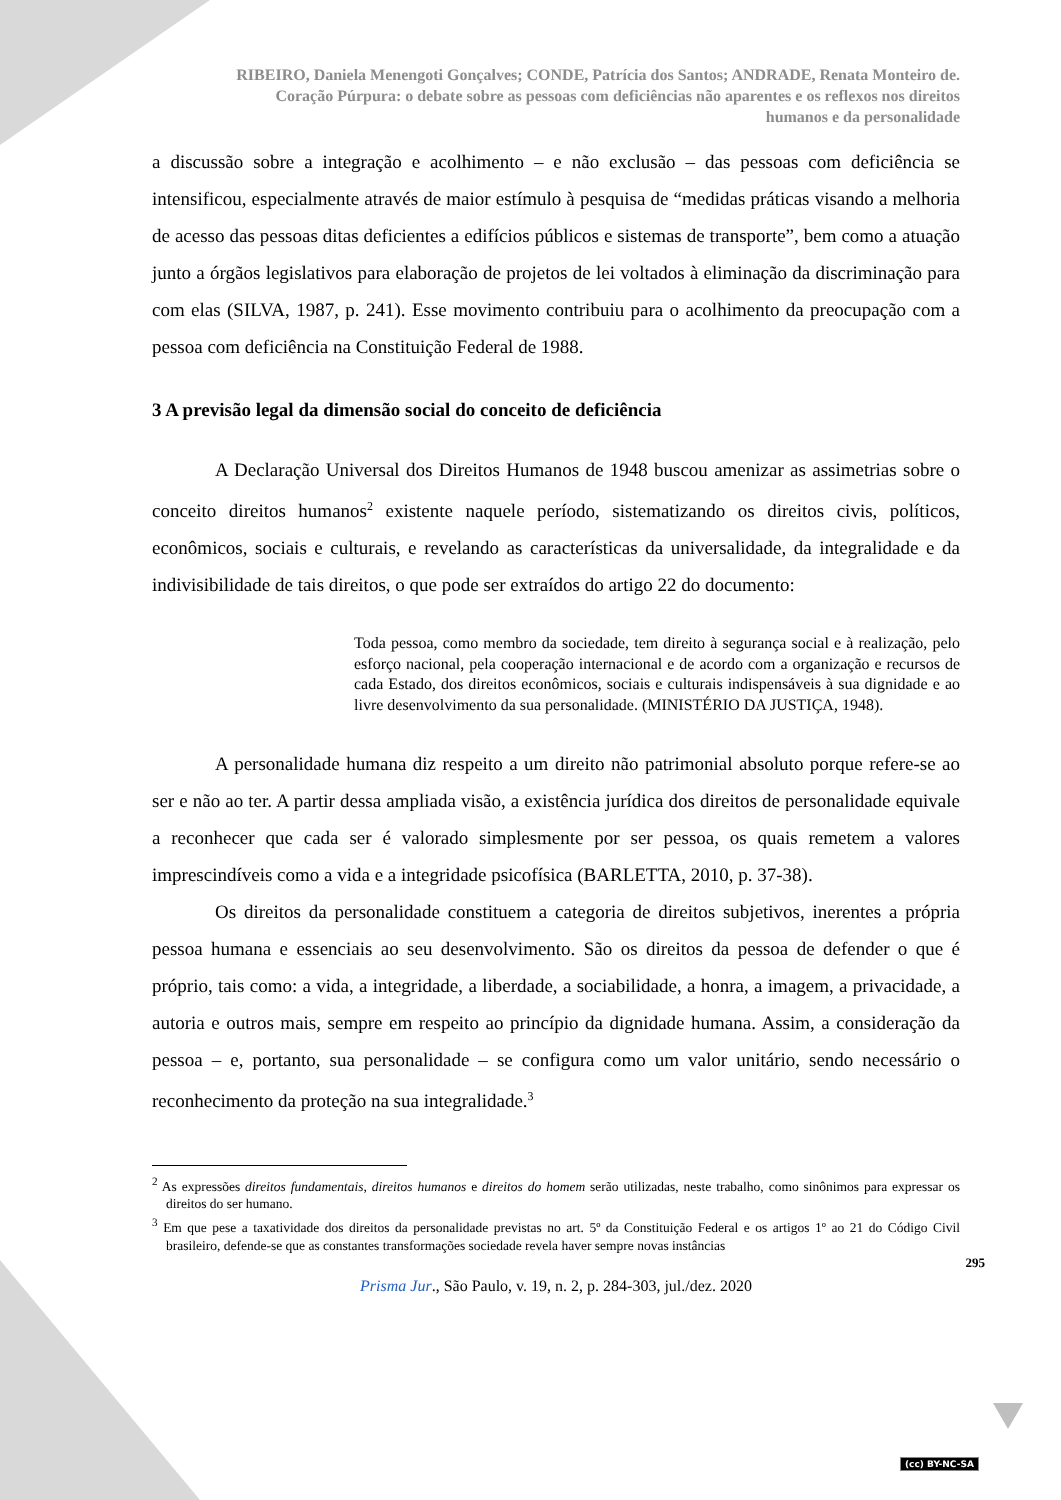RIBEIRO, Daniela Menengoti Gonçalves; CONDE, Patrícia dos Santos; ANDRADE, Renata Monteiro de.
Coração Púrpura: o debate sobre as pessoas com deficiências não aparentes e os reflexos nos direitos
humanos e da personalidade
a discussão sobre a integração e acolhimento – e não exclusão – das pessoas com deficiência se intensificou, especialmente através de maior estímulo à pesquisa de “medidas práticas visando a melhoria de acesso das pessoas ditas deficientes a edifícios públicos e sistemas de transporte”, bem como a atuação junto a órgãos legislativos para elaboração de projetos de lei voltados à eliminação da discriminação para com elas (SILVA, 1987, p. 241). Esse movimento contribuiu para o acolhimento da preocupação com a pessoa com deficiência na Constituição Federal de 1988.
3 A previsão legal da dimensão social do conceito de deficiência
A Declaração Universal dos Direitos Humanos de 1948 buscou amenizar as assimetrias sobre o conceito direitos humanos<sup>2</sup> existente naquele período, sistematizando os direitos civis, políticos, econômicos, sociais e culturais, e revelando as características da universalidade, da integralidade e da indivisibilidade de tais direitos, o que pode ser extraídos do artigo 22 do documento:
Toda pessoa, como membro da sociedade, tem direito à segurança social e à realização, pelo esforço nacional, pela cooperação internacional e de acordo com a organização e recursos de cada Estado, dos direitos econômicos, sociais e culturais indispensáveis à sua dignidade e ao livre desenvolvimento da sua personalidade. (MINISTÉRIO DA JUSTIÇA, 1948).
A personalidade humana diz respeito a um direito não patrimonial absoluto porque refere-se ao ser e não ao ter. A partir dessa ampliada visão, a existência jurídica dos direitos de personalidade equivale a reconhecer que cada ser é valorado simplesmente por ser pessoa, os quais remetem a valores imprescindíveis como a vida e a integridade psicofísica (BARLETTA, 2010, p. 37-38).
Os direitos da personalidade constituem a categoria de direitos subjetivos, inerentes a própria pessoa humana e essenciais ao seu desenvolvimento. São os direitos da pessoa de defender o que é próprio, tais como: a vida, a integridade, a liberdade, a sociabilidade, a honra, a imagem, a privacidade, a autoria e outros mais, sempre em respeito ao princípio da dignidade humana. Assim, a consideração da pessoa – e, portanto, sua personalidade – se configura como um valor unitário, sendo necessário o reconhecimento da proteção na sua integralidade.<sup>3</sup>
<sup>2</sup> As expressões direitos fundamentais, direitos humanos e direitos do homem serão utilizadas, neste trabalho, como sinônimos para expressar os direitos do ser humano.
<sup>3</sup> Em que pese a taxatividade dos direitos da personalidade previstas no art. 5º da Constituição Federal e os artigos 1º ao 21 do Código Civil brasileiro, defende-se que as constantes transformações sociedade revela haver sempre novas instâncias
295
Prisma Jur., São Paulo, v. 19, n. 2, p. 284-303, jul./dez. 2020
(cc) BY-NC-SA